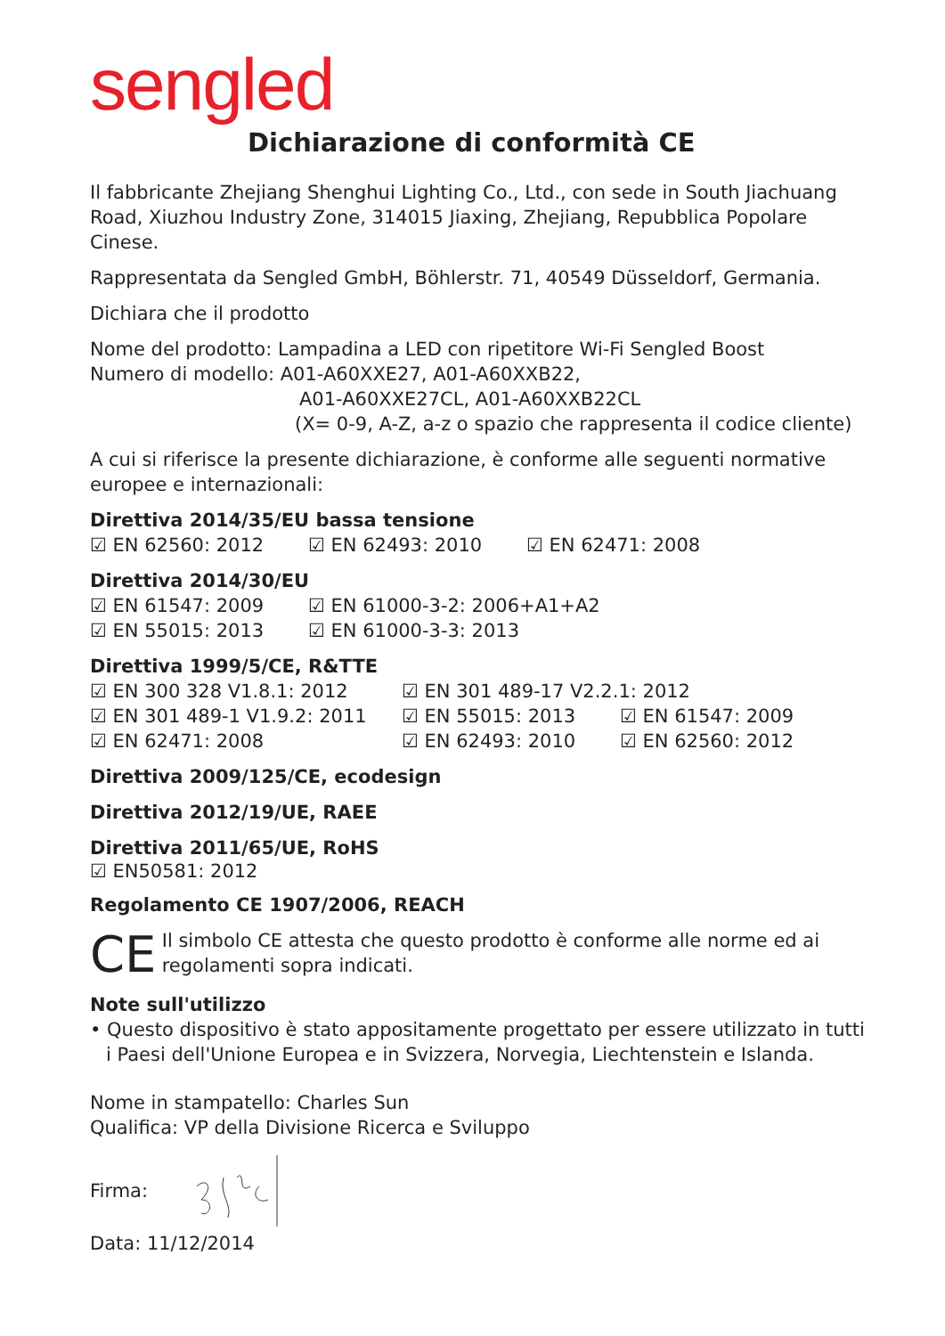sengled
Dichiarazione di conformità CE
Il fabbricante Zhejiang Shenghui Lighting Co., Ltd., con sede in South Jiachuang Road, Xiuzhou Industry Zone, 314015 Jiaxing, Zhejiang, Repubblica Popolare Cinese.
Rappresentata da Sengled GmbH, Böhlerstr. 71, 40549 Düsseldorf, Germania.
Dichiara che il prodotto
Nome del prodotto: Lampadina a LED con ripetitore Wi-Fi Sengled Boost
Numero di modello: A01-A60XXE27, A01-A60XXB22,
A01-A60XXE27CL, A01-A60XXB22CL
(X= 0-9, A-Z, a-z o spazio che rappresenta il codice cliente)
A cui si riferisce la presente dichiarazione, è conforme alle seguenti normative europee e internazionali:
Direttiva 2014/35/EU bassa tensione
☑ EN 62560: 2012 ☑ EN 62493: 2010 ☑ EN 62471: 2008
Direttiva 2014/30/EU
☑ EN 61547: 2009 ☑ EN 61000-3-2: 2006+A1+A2
☑ EN 55015: 2013 ☑ EN 61000-3-3: 2013
Direttiva 1999/5/CE, R&TTE
☑ EN 300 328 V1.8.1: 2012 ☑ EN 301 489-17 V2.2.1: 2012
☑ EN 301 489-1 V1.9.2: 2011 ☑ EN 55015: 2013 ☑ EN 61547: 2009
☑ EN 62471: 2008 ☑ EN 62493: 2010 ☑ EN 62560: 2012
Direttiva 2009/125/CE, ecodesign
Direttiva 2012/19/UE, RAEE
Direttiva 2011/65/UE, RoHS
☑ EN50581: 2012
Regolamento CE 1907/2006, REACH
CE
Il simbolo CE attesta che questo prodotto è conforme alle norme ed ai regolamenti sopra indicati.
Note sull'utilizzo
• Questo dispositivo è stato appositamente progettato per essere utilizzato in tutti i Paesi dell'Unione Europea e in Svizzera, Norvegia, Liechtenstein e Islanda.
Nome in stampatello: Charles Sun
Qualifica: VP della Divisione Ricerca e Sviluppo
Firma:
Data: 11/12/2014